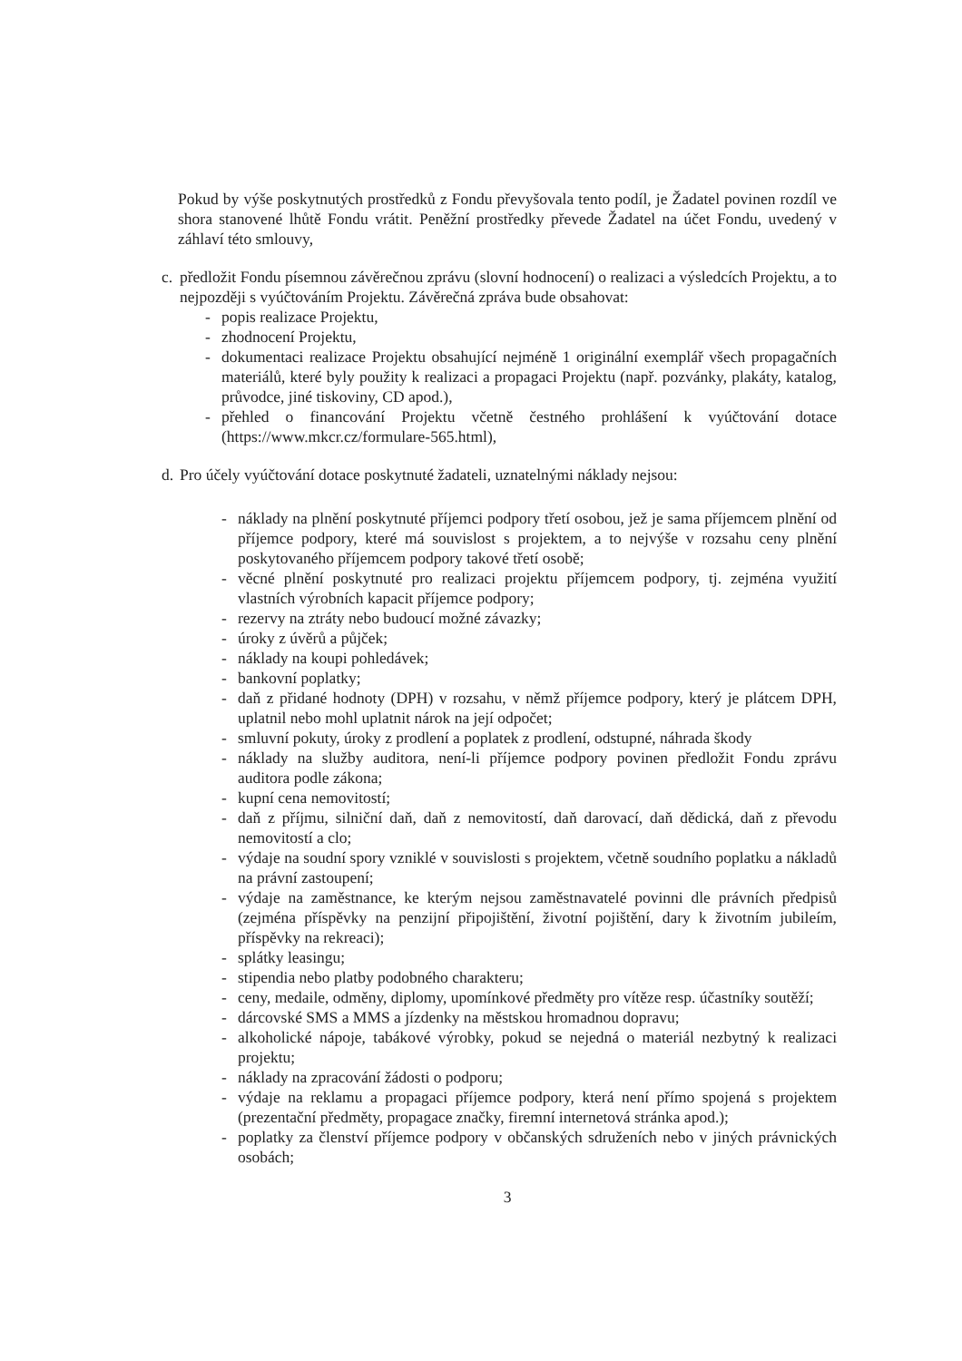Pokud by výše poskytnutých prostředků z Fondu převyšovala tento podíl, je Žadatel povinen rozdíl ve shora stanovené lhůtě Fondu vrátit. Peněžní prostředky převede Žadatel na účet Fondu, uvedený v záhlaví této smlouvy,
c.
předložit Fondu písemnou závěrečnou zprávu (slovní hodnocení) o realizaci a výsledcích Projektu, a to nejpozději s vyúčtováním Projektu. Závěrečná zpráva bude obsahovat:
- popis realizace Projektu,
- zhodnocení Projektu,
- dokumentaci realizace Projektu obsahující nejméně 1 originální exemplář všech propagačních materiálů, které byly použity k realizaci a propagaci Projektu (např. pozvánky, plakáty, katalog, průvodce, jiné tiskoviny, CD apod.),
- přehled o financování Projektu včetně čestného prohlášení k vyúčtování dotace (https://www.mkcr.cz/formulare-565.html),
d.
Pro účely vyúčtování dotace poskytnuté žadateli, uznatelnými náklady nejsou:
- náklady na plnění poskytnuté příjemci podpory třetí osobou, jež je sama příjemcem plnění od příjemce podpory, které má souvislost s projektem, a to nejvýše v rozsahu ceny plnění poskytovaného příjemcem podpory takové třetí osobě;
- věcné plnění poskytnuté pro realizaci projektu příjemcem podpory, tj. zejména využití vlastních výrobních kapacit příjemce podpory;
- rezervy na ztráty nebo budoucí možné závazky;
- úroky z úvěrů a půjček;
- náklady na koupi pohledávek;
- bankovní poplatky;
- daň z přidané hodnoty (DPH) v rozsahu, v němž příjemce podpory, který je plátcem DPH, uplatnil nebo mohl uplatnit nárok na její odpočet;
- smluvní pokuty, úroky z prodlení a poplatek z prodlení, odstupné, náhrada škody
- náklady na služby auditora, není-li příjemce podpory povinen předložit Fondu zprávu auditora podle zákona;
- kupní cena nemovitostí;
- daň z příjmu, silniční daň, daň z nemovitostí, daň darovací, daň dědická, daň z převodu nemovitostí a clo;
- výdaje na soudní spory vzniklé v souvislosti s projektem, včetně soudního poplatku a nákladů na právní zastoupení;
- výdaje na zaměstnance, ke kterým nejsou zaměstnavatelé povinni dle právních předpisů (zejména příspěvky na penzijní připojištění, životní pojištění, dary k životním jubileím, příspěvky na rekreaci);
- splátky leasingu;
- stipendia nebo platby podobného charakteru;
- ceny, medaile, odměny, diplomy, upomínkové předměty pro vítěze resp. účastníky soutěží;
- dárcovské SMS a MMS a jízdenky na městskou hromadnou dopravu;
- alkoholické nápoje, tabákové výrobky, pokud se nejedná o materiál nezbytný k realizaci projektu;
- náklady na zpracování žádosti o podporu;
- výdaje na reklamu a propagaci příjemce podpory, která není přímo spojená s projektem (prezentační předměty, propagace značky, firemní internetová stránka apod.);
- poplatky za členství příjemce podpory v občanských sdruženích nebo v jiných právnických osobách;
3